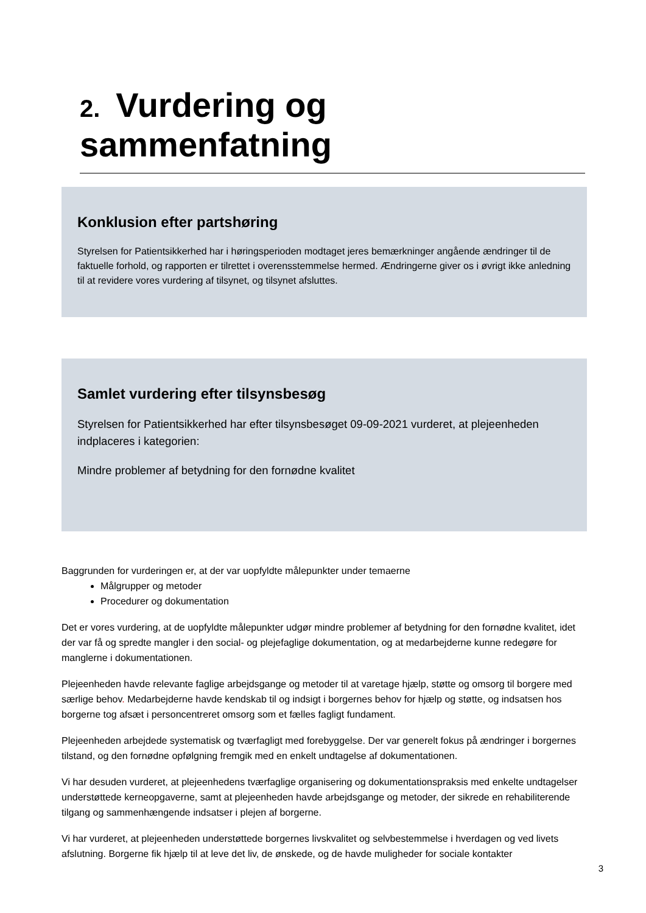2. Vurdering og sammenfatning
Konklusion efter partshøring
Styrelsen for Patientsikkerhed har i høringsperioden modtaget jeres bemærkninger angående ændringer til de faktuelle forhold, og rapporten er tilrettet i overensstemmelse hermed. Ændringerne giver os i øvrigt ikke anledning til at revidere vores vurdering af tilsynet, og tilsynet afsluttes.
Samlet vurdering efter tilsynsbesøg
Styrelsen for Patientsikkerhed har efter tilsynsbesøget 09-09-2021 vurderet, at plejeenheden indplaceres i kategorien:
Mindre problemer af betydning for den fornødne kvalitet
Baggrunden for vurderingen er, at der var uopfyldte målepunkter under temaerne
Målgrupper og metoder
Procedurer og dokumentation
Det er vores vurdering, at de uopfyldte målepunkter udgør mindre problemer af betydning for den fornødne kvalitet, idet der var få og spredte mangler i den social- og plejefaglige dokumentation, og at medarbejderne kunne redegøre for manglerne i dokumentationen.
Plejeenheden havde relevante faglige arbejdsgange og metoder til at varetage hjælp, støtte og omsorg til borgere med særlige behov. Medarbejderne havde kendskab til og indsigt i borgernes behov for hjælp og støtte, og indsatsen hos borgerne tog afsæt i personcentreret omsorg som et fælles fagligt fundament.
Plejeenheden arbejdede systematisk og tværfagligt med forebyggelse. Der var generelt fokus på ændringer i borgernes tilstand, og den fornødne opfølgning fremgik med en enkelt undtagelse af dokumentationen.
Vi har desuden vurderet, at plejeenhedens tværfaglige organisering og dokumentationspraksis med enkelte undtagelser understøttede kerneopgaverne, samt at plejeenheden havde arbejdsgange og metoder, der sikrede en rehabiliterende tilgang og sammenhængende indsatser i plejen af borgerne.
Vi har vurderet, at plejeenheden understøttede borgernes livskvalitet og selvbestemmelse i hverdagen og ved livets afslutning. Borgerne fik hjælp til at leve det liv, de ønskede, og de havde muligheder for sociale kontakter
3